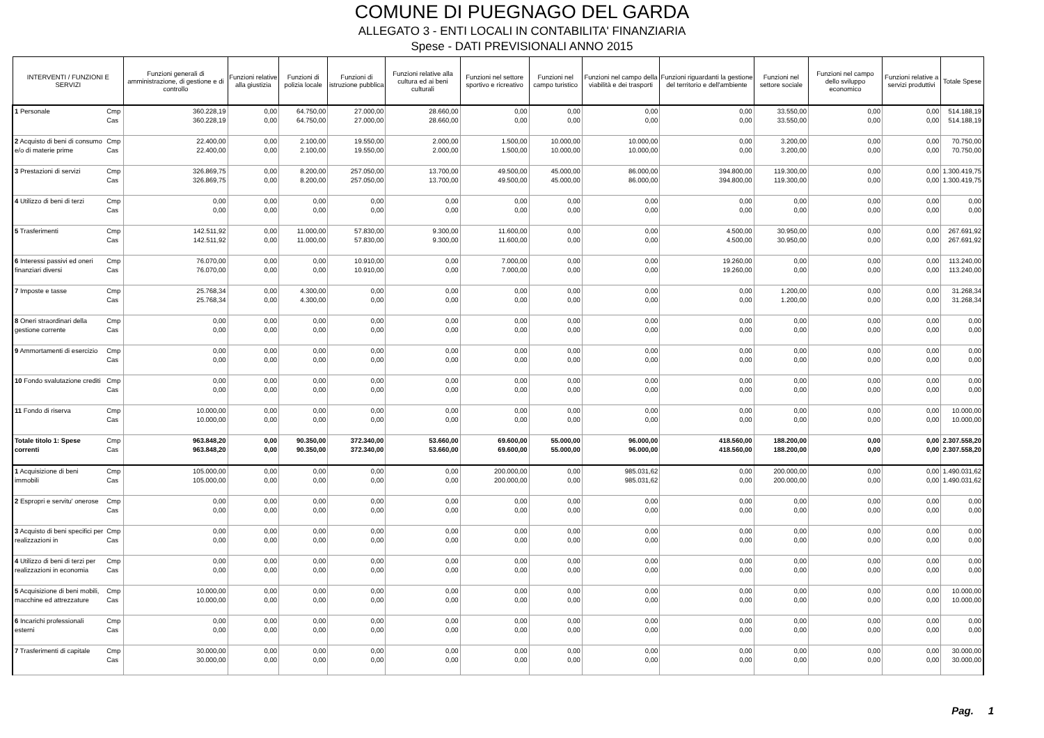COMUNE DI PUEGNAGO DEL GARDA
ALLEGATO 3 - ENTI LOCALI IN CONTABILITA' FINANZIARIA
Spese - DATI PREVISIONALI ANNO 2015
| INTERVENTI / FUNZIONI E SERVIZI | | Funzioni generali di amministrazione, di gestione e di controllo | Funzioni relative alla giustizia | Funzioni di polizia locale | Funzioni di istruzione pubblica | Funzioni relative alla cultura ed ai beni culturali | Funzioni nel settore sportivo e ricreativo | Funzioni nel campo turistico | Funzioni nel campo della viabilità e dei trasporti | Funzioni riguardanti la gestione del territorio e dell'ambiente | Funzioni nel settore sociale | Funzioni nel campo dello sviluppo economico | Funzioni relative a servizi produttivi | Totale Spese |
| --- | --- | --- | --- | --- | --- | --- | --- | --- | --- | --- | --- | --- | --- | --- |
| 1 Personale | Cmp Cas | 360.228,19 360.228,19 | 0,00 0,00 | 64.750,00 64.750,00 | 27.000,00 27.000,00 | 28.660,00 28.660,00 | 0,00 0,00 | 0,00 0,00 | 0,00 0,00 | 0,00 0,00 | 33.550,00 33.550,00 | 0,00 0,00 | 0,00 0,00 | 514.188,19 514.188,19 |
| 2 Acquisto di beni di consumo e/o di materie prime | Cmp Cas | 22.400,00 22.400,00 | 0,00 0,00 | 2.100,00 2.100,00 | 19.550,00 19.550,00 | 2.000,00 2.000,00 | 1.500,00 1.500,00 | 10.000,00 10.000,00 | 10.000,00 10.000,00 | 0,00 0,00 | 3.200,00 3.200,00 | 0,00 0,00 | 0,00 0,00 | 70.750,00 70.750,00 |
| 3 Prestazioni di servizi | Cmp Cas | 326.869,75 326.869,75 | 0,00 0,00 | 8.200,00 8.200,00 | 257.050,00 257.050,00 | 13.700,00 13.700,00 | 49.500,00 49.500,00 | 45.000,00 45.000,00 | 86.000,00 86.000,00 | 394.800,00 394.800,00 | 119.300,00 119.300,00 | 0,00 0,00 | 0,00 0,00 | 1.300.419,75 1.300.419,75 |
| 4 Utilizzo di beni di terzi | Cmp Cas | 0,00 0,00 | 0,00 0,00 | 0,00 0,00 | 0,00 0,00 | 0,00 0,00 | 0,00 0,00 | 0,00 0,00 | 0,00 0,00 | 0,00 0,00 | 0,00 0,00 | 0,00 0,00 | 0,00 0,00 | 0,00 0,00 |
| 5 Trasferimenti | Cmp Cas | 142.511,92 142.511,92 | 0,00 0,00 | 11.000,00 11.000,00 | 57.830,00 57.830,00 | 9.300,00 9.300,00 | 11.600,00 11.600,00 | 0,00 0,00 | 0,00 0,00 | 4.500,00 4.500,00 | 30.950,00 30.950,00 | 0,00 0,00 | 0,00 0,00 | 267.691,92 267.691,92 |
| 6 Interessi passivi ed oneri finanziari diversi | Cmp Cas | 76.070,00 76.070,00 | 0,00 0,00 | 0,00 0,00 | 10.910,00 10.910,00 | 0,00 0,00 | 7.000,00 7.000,00 | 0,00 0,00 | 0,00 0,00 | 19.260,00 19.260,00 | 0,00 0,00 | 0,00 0,00 | 0,00 0,00 | 113.240,00 113.240,00 |
| 7 Imposte e tasse | Cmp Cas | 25.768,34 25.768,34 | 0,00 0,00 | 4.300,00 4.300,00 | 0,00 0,00 | 0,00 0,00 | 0,00 0,00 | 0,00 0,00 | 0,00 0,00 | 0,00 0,00 | 1.200,00 1.200,00 | 0,00 0,00 | 0,00 0,00 | 31.268,34 31.268,34 |
| 8 Oneri straordinari della gestione corrente | Cmp Cas | 0,00 0,00 | 0,00 0,00 | 0,00 0,00 | 0,00 0,00 | 0,00 0,00 | 0,00 0,00 | 0,00 0,00 | 0,00 0,00 | 0,00 0,00 | 0,00 0,00 | 0,00 0,00 | 0,00 0,00 | 0,00 0,00 |
| 9 Ammortamenti di esercizio | Cmp Cas | 0,00 0,00 | 0,00 0,00 | 0,00 0,00 | 0,00 0,00 | 0,00 0,00 | 0,00 0,00 | 0,00 0,00 | 0,00 0,00 | 0,00 0,00 | 0,00 0,00 | 0,00 0,00 | 0,00 0,00 | 0,00 0,00 |
| 10 Fondo svalutazione crediti | Cmp Cas | 0,00 0,00 | 0,00 0,00 | 0,00 0,00 | 0,00 0,00 | 0,00 0,00 | 0,00 0,00 | 0,00 0,00 | 0,00 0,00 | 0,00 0,00 | 0,00 0,00 | 0,00 0,00 | 0,00 0,00 | 0,00 0,00 |
| 11 Fondo di riserva | Cmp Cas | 10.000,00 10.000,00 | 0,00 0,00 | 0,00 0,00 | 0,00 0,00 | 0,00 0,00 | 0,00 0,00 | 0,00 0,00 | 0,00 0,00 | 0,00 0,00 | 0,00 0,00 | 0,00 0,00 | 0,00 0,00 | 10.000,00 10.000,00 |
| Totale titolo 1: Spese correnti | Cmp Cas | 963.848,20 963.848,20 | 0,00 0,00 | 90.350,00 90.350,00 | 372.340,00 372.340,00 | 53.660,00 53.660,00 | 69.600,00 69.600,00 | 55.000,00 55.000,00 | 96.000,00 96.000,00 | 418.560,00 418.560,00 | 188.200,00 188.200,00 | 0,00 0,00 | 0,00 0,00 | 2.307.558,20 2.307.558,20 |
| 1 Acquisizione di beni immobili | Cmp Cas | 105.000,00 105.000,00 | 0,00 0,00 | 0,00 0,00 | 0,00 0,00 | 0,00 0,00 | 200.000,00 200.000,00 | 0,00 0,00 | 985.031,62 985.031,62 | 0,00 0,00 | 200.000,00 200.000,00 | 0,00 0,00 | 0,00 0,00 | 1.490.031,62 1.490.031,62 |
| 2 Espropri e servitu' onerose | Cmp Cas | 0,00 0,00 | 0,00 0,00 | 0,00 0,00 | 0,00 0,00 | 0,00 0,00 | 0,00 0,00 | 0,00 0,00 | 0,00 0,00 | 0,00 0,00 | 0,00 0,00 | 0,00 0,00 | 0,00 0,00 | 0,00 0,00 |
| 3 Acquisto di beni specifici per realizzazioni in | Cmp Cas | 0,00 0,00 | 0,00 0,00 | 0,00 0,00 | 0,00 0,00 | 0,00 0,00 | 0,00 0,00 | 0,00 0,00 | 0,00 0,00 | 0,00 0,00 | 0,00 0,00 | 0,00 0,00 | 0,00 0,00 | 0,00 0,00 |
| 4 Utilizzo di beni di terzi per realizzazioni in economia | Cmp Cas | 0,00 0,00 | 0,00 0,00 | 0,00 0,00 | 0,00 0,00 | 0,00 0,00 | 0,00 0,00 | 0,00 0,00 | 0,00 0,00 | 0,00 0,00 | 0,00 0,00 | 0,00 0,00 | 0,00 0,00 | 0,00 0,00 |
| 5 Acquisizione di beni mobili, macchine ed attrezzature | Cmp Cas | 10.000,00 10.000,00 | 0,00 0,00 | 0,00 0,00 | 0,00 0,00 | 0,00 0,00 | 0,00 0,00 | 0,00 0,00 | 0,00 0,00 | 0,00 0,00 | 0,00 0,00 | 0,00 0,00 | 0,00 0,00 | 10.000,00 10.000,00 |
| 6 Incarichi professionali esterni | Cmp Cas | 0,00 0,00 | 0,00 0,00 | 0,00 0,00 | 0,00 0,00 | 0,00 0,00 | 0,00 0,00 | 0,00 0,00 | 0,00 0,00 | 0,00 0,00 | 0,00 0,00 | 0,00 0,00 | 0,00 0,00 | 0,00 0,00 |
| 7 Trasferimenti di capitale | Cmp Cas | 30.000,00 30.000,00 | 0,00 0,00 | 0,00 0,00 | 0,00 0,00 | 0,00 0,00 | 0,00 0,00 | 0,00 0,00 | 0,00 0,00 | 0,00 0,00 | 0,00 0,00 | 0,00 0,00 | 0,00 0,00 | 30.000,00 30.000,00 |
Pag. 1